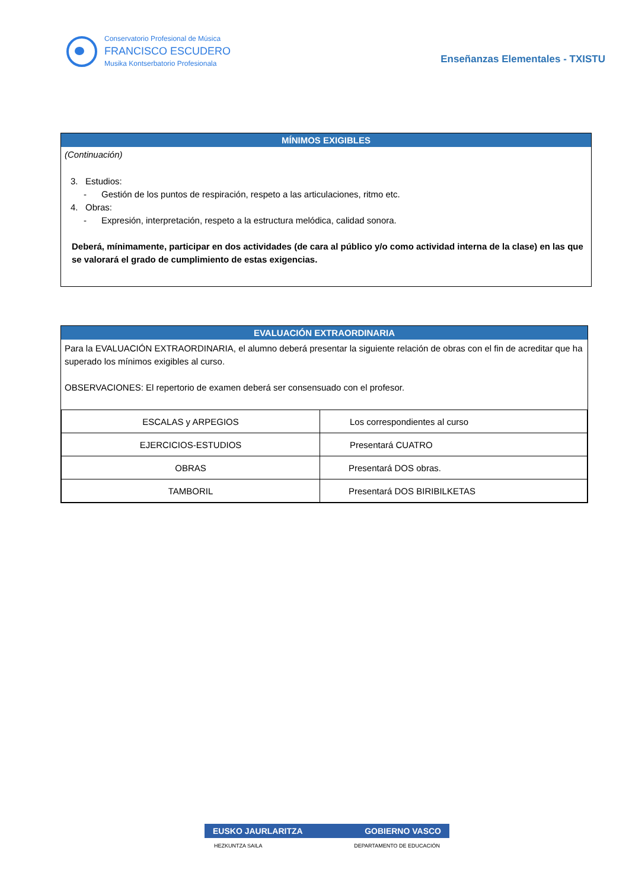Conservatorio Profesional de Música
FRANCISCO ESCUDERO
Musika Kontserbatorio Profesionala
Enseñanzas Elementales - TXISTU
MÍNIMOS EXIGIBLES
(Continuación)
3. Estudios:
- Gestión de los puntos de respiración, respeto a las articulaciones, ritmo etc.
4. Obras:
- Expresión, interpretación, respeto a la estructura melódica, calidad sonora.
Deberá, mínimamente, participar en dos actividades (de cara al público y/o como actividad interna de la clase) en las que se valorará el grado de cumplimiento de estas exigencias.
EVALUACIÓN EXTRAORDINARIA
Para la EVALUACIÓN EXTRAORDINARIA, el alumno deberá presentar la siguiente relación de obras con el fin de acreditar que ha superado los mínimos exigibles al curso.
OBSERVACIONES: El repertorio de examen deberá ser consensuado con el profesor.
| ESCALAS y ARPEGIOS | Los correspondientes al curso |
| EJERCICIOS-ESTUDIOS | Presentará CUATRO |
| OBRAS | Presentará DOS obras. |
| TAMBORIL | Presentará DOS BIRIBILKETAS |
EUSKO JAURLARITZA GOBIERNO VASCO
HEZKUNTZA SAILA DEPARTAMENTO DE EDUCACIÓN